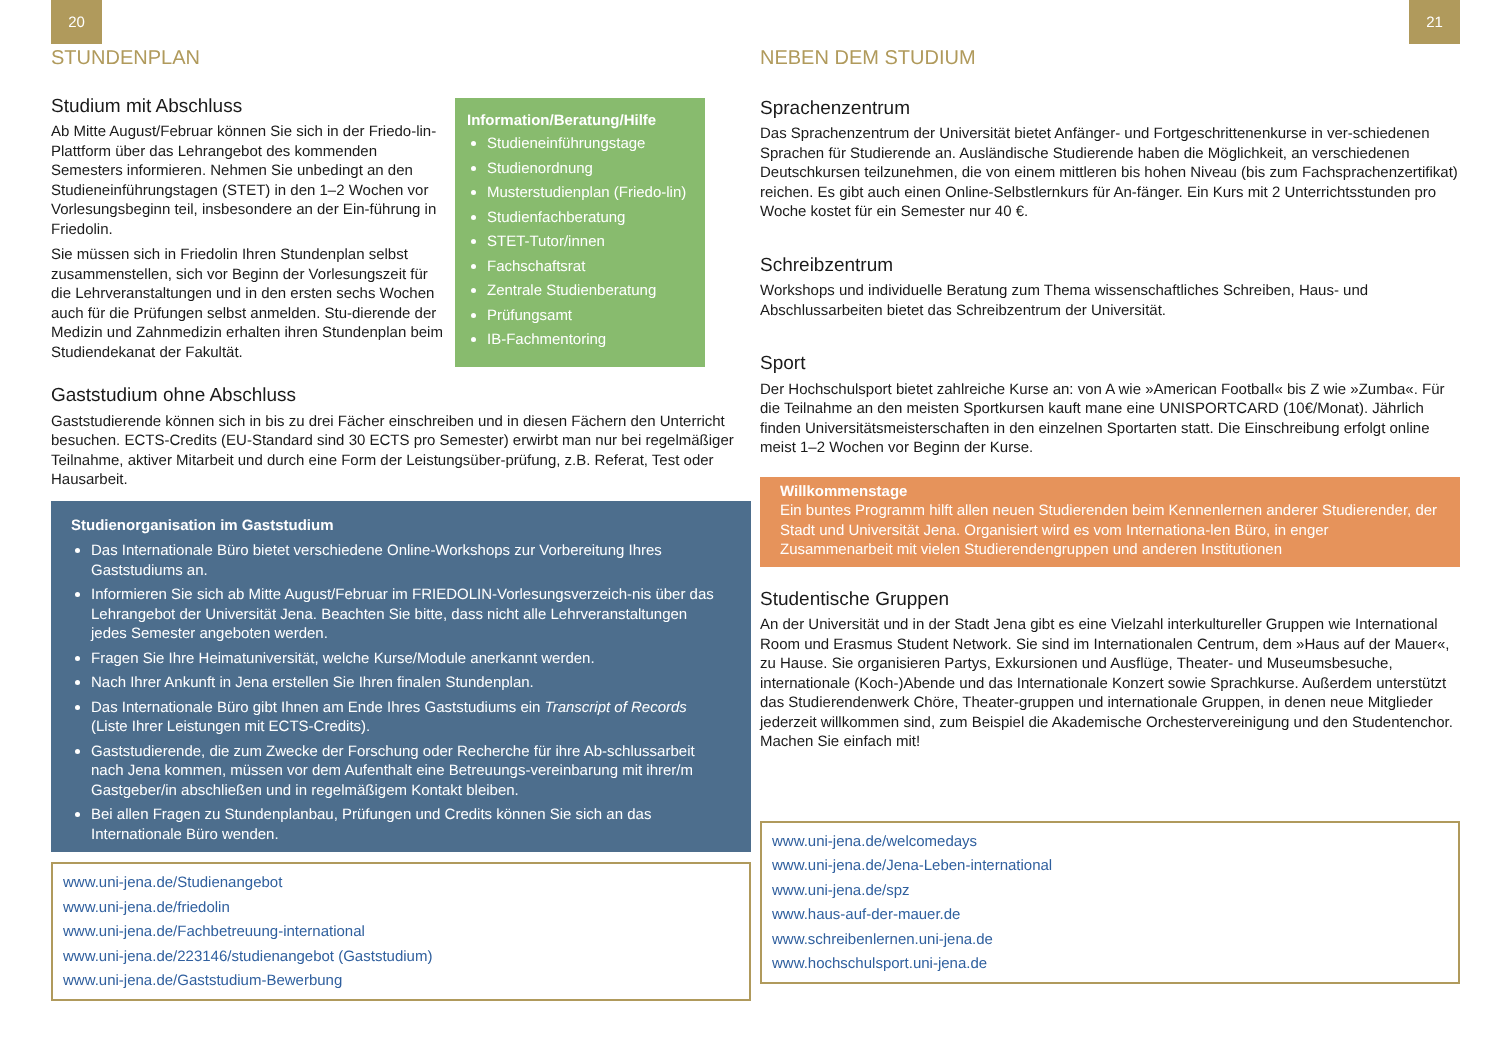20
STUNDENPLAN
Studium mit Abschluss
Ab Mitte August/Februar können Sie sich in der Friedo-lin-Plattform über das Lehrangebot des kommenden Semesters informieren. Nehmen Sie unbedingt an den Studieneinführungstagen (STET) in den 1–2 Wochen vor Vorlesungsbeginn teil, insbesondere an der Ein-führung in Friedolin.
Sie müssen sich in Friedolin Ihren Stundenplan selbst zusammenstellen, sich vor Beginn der Vorlesungszeit für die Lehrveranstaltungen und in den ersten sechs Wochen auch für die Prüfungen selbst anmelden. Stu-dierende der Medizin und Zahnmedizin erhalten ihren Stundenplan beim Studiendekanat der Fakultät.
Information/Beratung/Hilfe
Studieneinführungstage
Studienordnung
Musterstudienplan (Friedo-lin)
Studienfachberatung
STET-Tutor/innen
Fachschaftsrat
Zentrale Studienberatung
Prüfungsamt
IB-Fachmentoring
Gaststudium ohne Abschluss
Gaststudierende können sich in bis zu drei Fächer einschreiben und in diesen Fächern den Unterricht besuchen. ECTS-Credits (EU-Standard sind 30 ECTS pro Semester) erwirbt man nur bei regelmäßiger Teilnahme, aktiver Mitarbeit und durch eine Form der Leistungsüber-prüfung, z.B. Referat, Test oder Hausarbeit.
Studienorganisation im Gaststudium
Das Internationale Büro bietet verschiedene Online-Workshops zur Vorbereitung Ihres Gaststudiums an.
Informieren Sie sich ab Mitte August/Februar im FRIEDOLIN-Vorlesungsverzeich-nis über das Lehrangebot der Universität Jena. Beachten Sie bitte, dass nicht alle Lehrveranstaltungen jedes Semester angeboten werden.
Fragen Sie Ihre Heimatuniversität, welche Kurse/Module anerkannt werden.
Nach Ihrer Ankunft in Jena erstellen Sie Ihren finalen Stundenplan.
Das Internationale Büro gibt Ihnen am Ende Ihres Gaststudiums ein Transcript of Records (Liste Ihrer Leistungen mit ECTS-Credits).
Gaststudierende, die zum Zwecke der Forschung oder Recherche für ihre Ab-schlussarbeit nach Jena kommen, müssen vor dem Aufenthalt eine Betreuungs-vereinbarung mit ihrer/m Gastgeber/in abschließen und in regelmäßigem Kontakt bleiben.
Bei allen Fragen zu Stundenplanbau, Prüfungen und Credits können Sie sich an das Internationale Büro wenden.
www.uni-jena.de/Studienangebot
www.uni-jena.de/friedolin
www.uni-jena.de/Fachbetreuung-international
www.uni-jena.de/223146/studienangebot (Gaststudium)
www.uni-jena.de/Gaststudium-Bewerbung
21
NEBEN DEM STUDIUM
Sprachenzentrum
Das Sprachenzentrum der Universität bietet Anfänger- und Fortgeschrittenenkurse in ver-schiedenen Sprachen für Studierende an. Ausländische Studierende haben die Möglichkeit, an verschiedenen Deutschkursen teilzunehmen, die von einem mittleren bis hohen Niveau (bis zum Fachsprachenzertifikat) reichen. Es gibt auch einen Online-Selbstlernkurs für An-fänger. Ein Kurs mit 2 Unterrichtsstunden pro Woche kostet für ein Semester nur 40 €.
Schreibzentrum
Workshops und individuelle Beratung zum Thema wissenschaftliches Schreiben, Haus- und Abschlussarbeiten bietet das Schreibzentrum der Universität.
Sport
Der Hochschulsport bietet zahlreiche Kurse an: von A wie »American Football« bis Z wie »Zumba«. Für die Teilnahme an den meisten Sportkursen kauft mane eine UNISPORTCARD (10€/Monat). Jährlich finden Universitätsmeisterschaften in den einzelnen Sportarten statt. Die Einschreibung erfolgt online meist 1–2 Wochen vor Beginn der Kurse.
Willkommenstage
Ein buntes Programm hilft allen neuen Studierenden beim Kennenlernen anderer Studierender, der Stadt und Universität Jena. Organisiert wird es vom Internationa-len Büro, in enger Zusammenarbeit mit vielen Studierendengruppen und anderen Institutionen
Studentische Gruppen
An der Universität und in der Stadt Jena gibt es eine Vielzahl interkultureller Gruppen wie International Room und Erasmus Student Network. Sie sind im Internationalen Centrum, dem »Haus auf der Mauer«, zu Hause. Sie organisieren Partys, Exkursionen und Ausflüge, Theater- und Museumsbesuche, internationale (Koch-)Abende und das Internationale Konzert sowie Sprachkurse. Außerdem unterstützt das Studierendenwerk Chöre, Theater-gruppen und internationale Gruppen, in denen neue Mitglieder jederzeit willkommen sind, zum Beispiel die Akademische Orchestervereinigung und den Studentenchor. Machen Sie einfach mit!
www.uni-jena.de/welcomedays
www.uni-jena.de/Jena-Leben-international
www.uni-jena.de/spz
www.haus-auf-der-mauer.de
www.schreibenlernen.uni-jena.de
www.hochschulsport.uni-jena.de